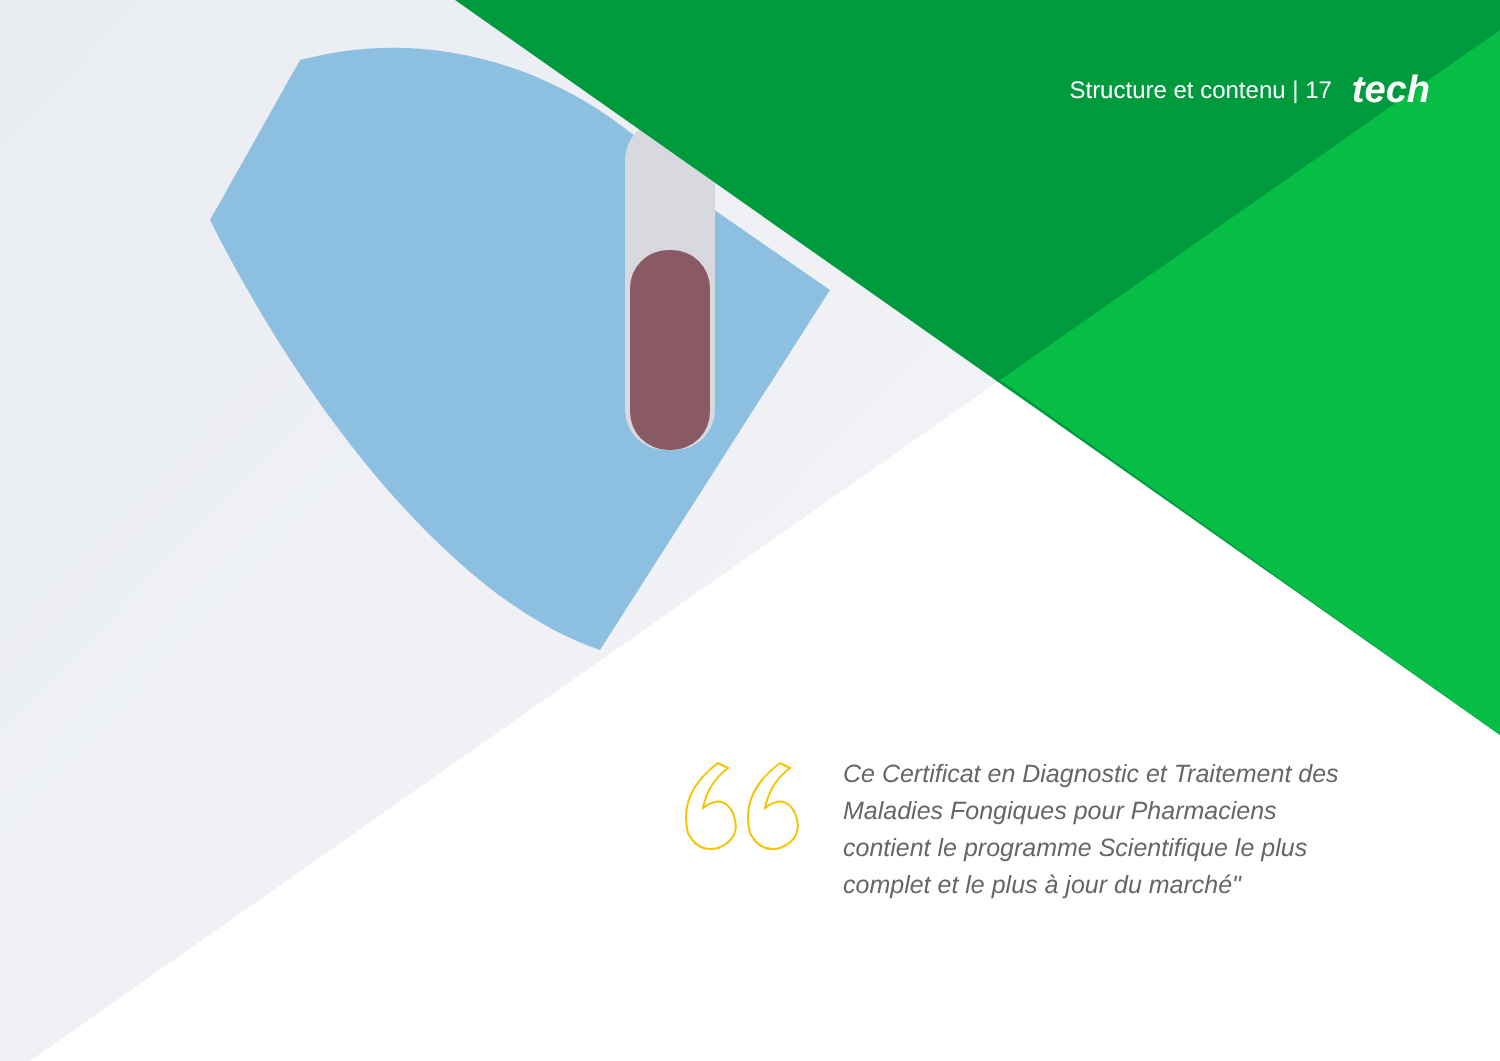Structure et contenu | 17 tech
Ce Certificat en Diagnostic et Traitement des Maladies Fongiques pour Pharmaciens contient le programme Scientifique le plus complet et le plus à jour du marché"